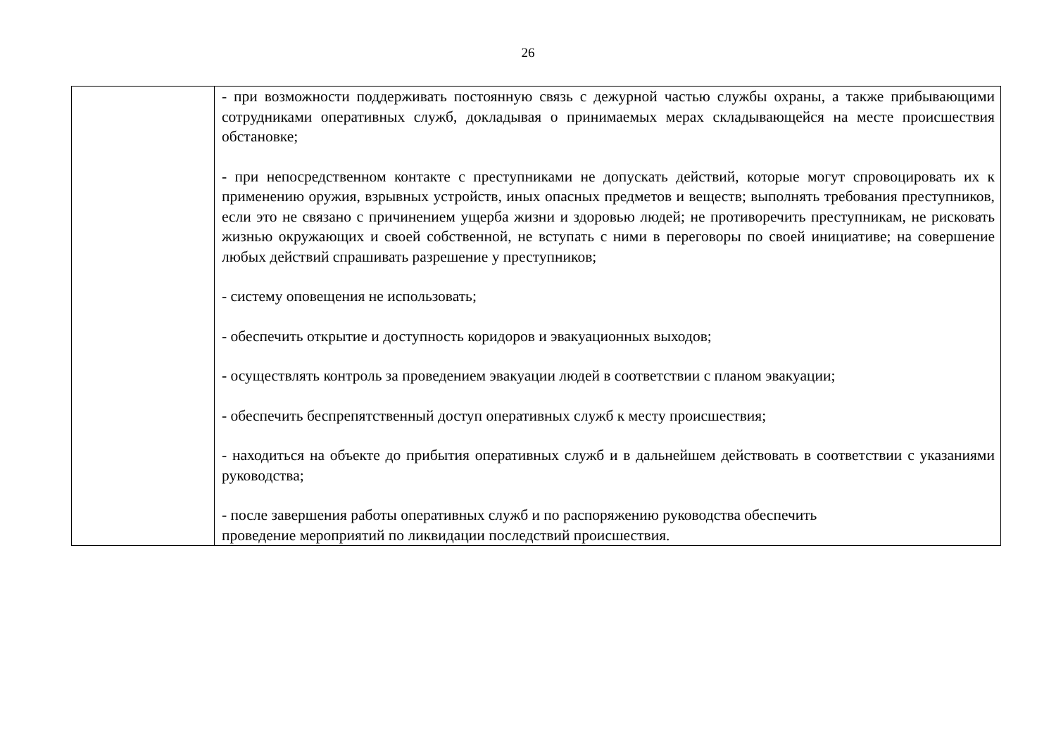26
| | - при возможности поддерживать постоянную связь с дежурной частью службы охраны, а также прибывающими сотрудниками оперативных служб, докладывая о принимаемых мерах складывающейся на месте происшествия обстановке; - при непосредственном контакте с преступниками не допускать действий, которые могут спровоцировать их к применению оружия, взрывных устройств, иных опасных предметов и веществ; выполнять требования преступников, если это не связано с причинением ущерба жизни и здоровью людей; не противоречить преступникам, не рисковать жизнью окружающих и своей собственной, не вступать с ними в переговоры по своей инициативе; на совершение любых действий спрашивать разрешение у преступников; - систему оповещения не использовать; - обеспечить открытие и доступность коридоров и эвакуационных выходов; - осуществлять контроль за проведением эвакуации людей в соответствии с планом эвакуации; - обеспечить беспрепятственный доступ оперативных служб к месту происшествия; - находиться на объекте до прибытия оперативных служб и в дальнейшем действовать в соответствии с указаниями руководства; - после завершения работы оперативных служб и по распоряжению руководства обеспечить проведение мероприятий по ликвидации последствий происшествия. |